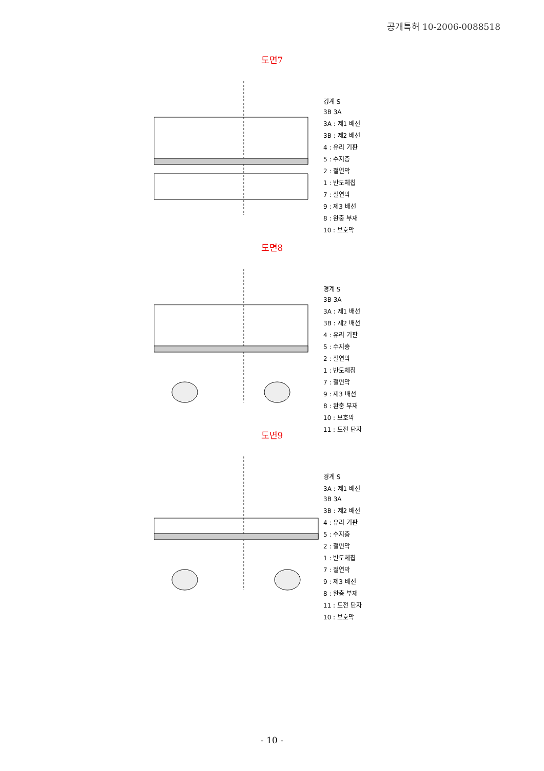공개특허 10-2006-0088518
도면7
경계 S 3B 3A 3A : 제1 배선 3B : 제2 배선 4 : 유리 기판 5 : 수지층 2 : 절연막 1 : 반도체칩 7 : 절연막 9 : 제3 배선 8 : 완충 부재 10 : 보호막
도면8
경계 S 3B 3A 3A : 제1 배선 3B : 제2 배선 4 : 유리 기판 5 : 수지층 2 : 절연막 1 : 반도체칩 7 : 절연막 9 : 제3 배선 8 : 완충 부재 10 : 보호막 11 : 도전 단자
도면9
경계 S 3A : 제1 배선 3B 3A 3B : 제2 배선 4 : 유리 기판 5 : 수지층 2 : 절연막 1 : 반도체칩 7 : 절연막 9 : 제3 배선 8 : 완충 부재 11 : 도전 단자 10 : 보호막
- 10 -